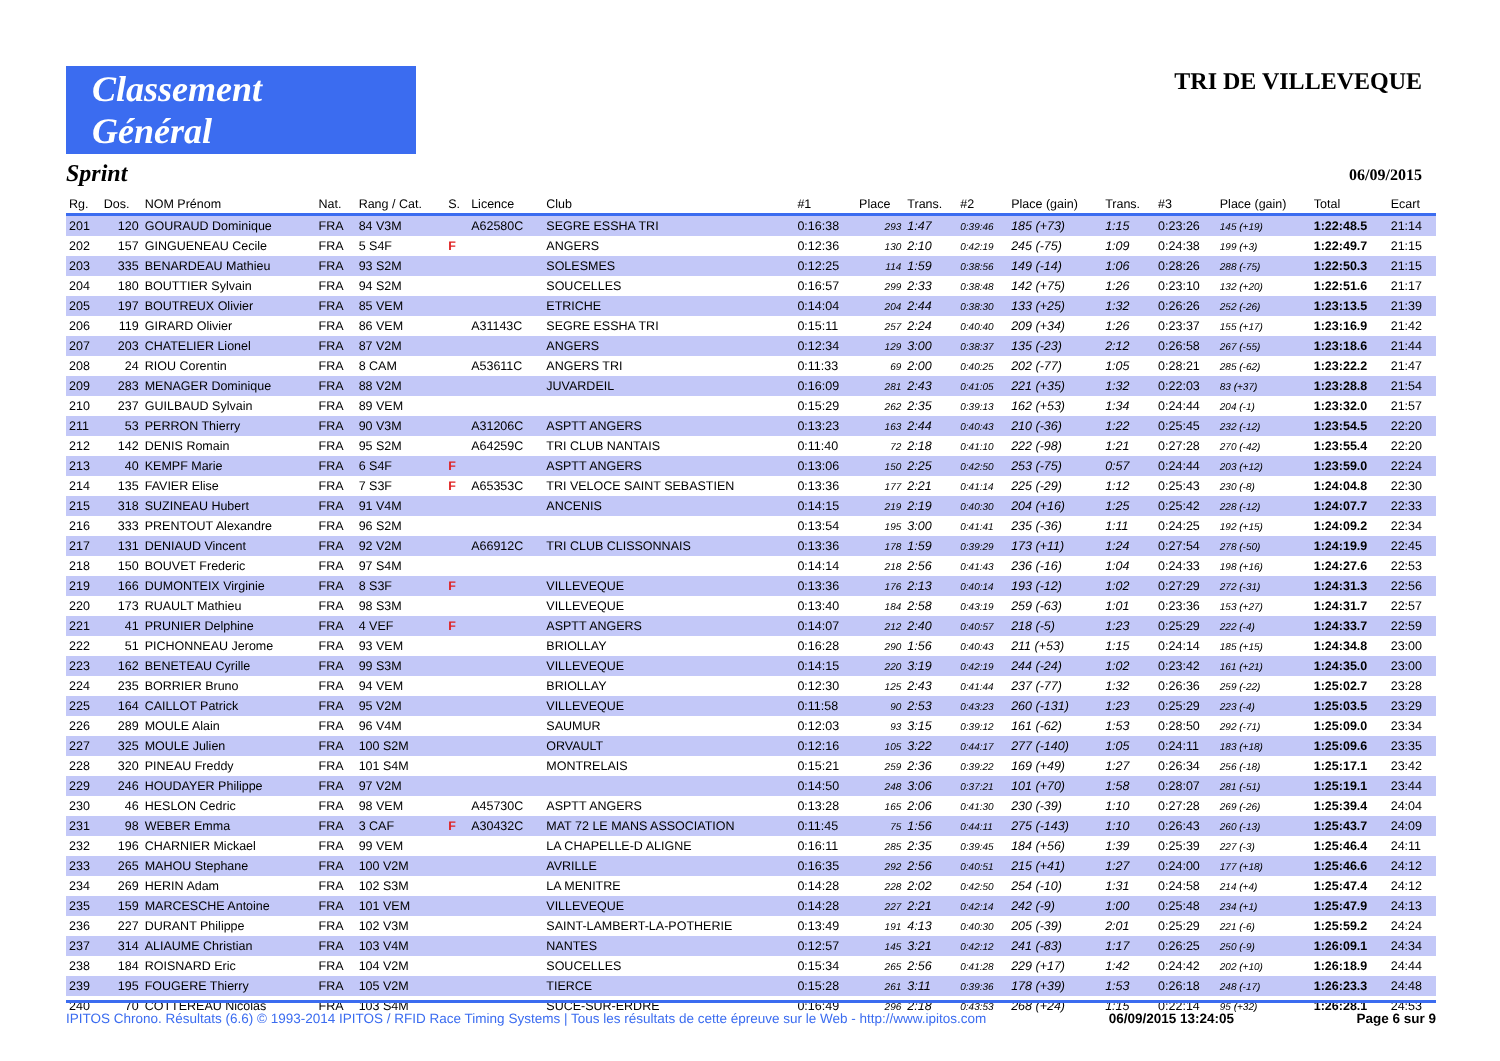Classement Général
TRI DE VILLEVEQUE
Sprint
06/09/2015
| Rg. | Dos. | NOM Prénom | Nat. | Rang / Cat. | S. | Licence | Club | #1 | Place | Trans. | #2 | Place (gain) | Trans. | #3 | Place (gain) | Total | Ecart |
| --- | --- | --- | --- | --- | --- | --- | --- | --- | --- | --- | --- | --- | --- | --- | --- | --- | --- |
| 201 | 120 | GOURAUD Dominique | FRA | 84 V3M | | A62580C | SEGRE ESSHA TRI | 0:16:38 | 293 | 1:47 | 0:39:46 | 185 (+73) | 1:15 | 0:23:26 | 145 (+19) | 1:22:48.5 | 21:14 |
| 202 | 157 | GINGUENEAU Cecile | FRA | 5 S4F | F | | ANGERS | 0:12:36 | 130 | 2:10 | 0:42:19 | 245 (-75) | 1:09 | 0:24:38 | 199 (+3) | 1:22:49.7 | 21:15 |
| 203 | 335 | BENARDEAU Mathieu | FRA | 93 S2M | | | SOLESMES | 0:12:25 | 114 | 1:59 | 0:38:56 | 149 (-14) | 1:06 | 0:28:26 | 288 (-75) | 1:22:50.3 | 21:15 |
| 204 | 180 | BOUTTIER Sylvain | FRA | 94 S2M | | | SOUCELLES | 0:16:57 | 299 | 2:33 | 0:38:48 | 142 (+75) | 1:26 | 0:23:10 | 132 (+20) | 1:22:51.6 | 21:17 |
| 205 | 197 | BOUTREUX Olivier | FRA | 85 VEM | | | ETRICHE | 0:14:04 | 204 | 2:44 | 0:38:30 | 133 (+25) | 1:32 | 0:26:26 | 252 (-26) | 1:23:13.5 | 21:39 |
| 206 | 119 | GIRARD Olivier | FRA | 86 VEM | | A31143C | SEGRE ESSHA TRI | 0:15:11 | 257 | 2:24 | 0:40:40 | 209 (+34) | 1:26 | 0:23:37 | 155 (+17) | 1:23:16.9 | 21:42 |
| 207 | 203 | CHATELIER Lionel | FRA | 87 V2M | | | ANGERS | 0:12:34 | 129 | 3:00 | 0:38:37 | 135 (-23) | 2:12 | 0:26:58 | 267 (-55) | 1:23:18.6 | 21:44 |
| 208 | 24 | RIOU Corentin | FRA | 8 CAM | | A53611C | ANGERS TRI | 0:11:33 | 69 | 2:00 | 0:40:25 | 202 (-77) | 1:05 | 0:28:21 | 285 (-62) | 1:23:22.2 | 21:47 |
| 209 | 283 | MENAGER Dominique | FRA | 88 V2M | | | JUVARDEIL | 0:16:09 | 281 | 2:43 | 0:41:05 | 221 (+35) | 1:32 | 0:22:03 | 83 (+37) | 1:23:28.8 | 21:54 |
| 210 | 237 | GUILBAUD Sylvain | FRA | 89 VEM | | | | 0:15:29 | 262 | 2:35 | 0:39:13 | 162 (+53) | 1:34 | 0:24:44 | 204 (-1) | 1:23:32.0 | 21:57 |
| 211 | 53 | PERRON Thierry | FRA | 90 V3M | | A31206C | ASPTT ANGERS | 0:13:23 | 163 | 2:44 | 0:40:43 | 210 (-36) | 1:22 | 0:25:45 | 232 (-12) | 1:23:54.5 | 22:20 |
| 212 | 142 | DENIS Romain | FRA | 95 S2M | | A64259C | TRI CLUB NANTAIS | 0:11:40 | 72 | 2:18 | 0:41:10 | 222 (-98) | 1:21 | 0:27:28 | 270 (-42) | 1:23:55.4 | 22:20 |
| 213 | 40 | KEMPF Marie | FRA | 6 S4F | F | | ASPTT ANGERS | 0:13:06 | 150 | 2:25 | 0:42:50 | 253 (-75) | 0:57 | 0:24:44 | 203 (+12) | 1:23:59.0 | 22:24 |
| 214 | 135 | FAVIER Elise | FRA | 7 S3F | F | A65353C | TRI VELOCE SAINT SEBASTIEN | 0:13:36 | 177 | 2:21 | 0:41:14 | 225 (-29) | 1:12 | 0:25:43 | 230 (-8) | 1:24:04.8 | 22:30 |
| 215 | 318 | SUZINEAU Hubert | FRA | 91 V4M | | | ANCENIS | 0:14:15 | 219 | 2:19 | 0:40:30 | 204 (+16) | 1:25 | 0:25:42 | 228 (-12) | 1:24:07.7 | 22:33 |
| 216 | 333 | PRENTOUT Alexandre | FRA | 96 S2M | | | | 0:13:54 | 195 | 3:00 | 0:41:41 | 235 (-36) | 1:11 | 0:24:25 | 192 (+15) | 1:24:09.2 | 22:34 |
| 217 | 131 | DENIAUD Vincent | FRA | 92 V2M | | A66912C | TRI CLUB CLISSONNAIS | 0:13:36 | 178 | 1:59 | 0:39:29 | 173 (+11) | 1:24 | 0:27:54 | 278 (-50) | 1:24:19.9 | 22:45 |
| 218 | 150 | BOUVET Frederic | FRA | 97 S4M | | | | 0:14:14 | 218 | 2:56 | 0:41:43 | 236 (-16) | 1:04 | 0:24:33 | 198 (+16) | 1:24:27.6 | 22:53 |
| 219 | 166 | DUMONTEIX Virginie | FRA | 8 S3F | F | | VILLEVEQUE | 0:13:36 | 176 | 2:13 | 0:40:14 | 193 (-12) | 1:02 | 0:27:29 | 272 (-31) | 1:24:31.3 | 22:56 |
| 220 | 173 | RUAULT Mathieu | FRA | 98 S3M | | | VILLEVEQUE | 0:13:40 | 184 | 2:58 | 0:43:19 | 259 (-63) | 1:01 | 0:23:36 | 153 (+27) | 1:24:31.7 | 22:57 |
| 221 | 41 | PRUNIER Delphine | FRA | 4 VEF | F | | ASPTT ANGERS | 0:14:07 | 212 | 2:40 | 0:40:57 | 218 (-5) | 1:23 | 0:25:29 | 222 (-4) | 1:24:33.7 | 22:59 |
| 222 | 51 | PICHONNEAU Jerome | FRA | 93 VEM | | | BRIOLLAY | 0:16:28 | 290 | 1:56 | 0:40:43 | 211 (+53) | 1:15 | 0:24:14 | 185 (+15) | 1:24:34.8 | 23:00 |
| 223 | 162 | BENETEAU Cyrille | FRA | 99 S3M | | | VILLEVEQUE | 0:14:15 | 220 | 3:19 | 0:42:19 | 244 (-24) | 1:02 | 0:23:42 | 161 (+21) | 1:24:35.0 | 23:00 |
| 224 | 235 | BORRIER Bruno | FRA | 94 VEM | | | BRIOLLAY | 0:12:30 | 125 | 2:43 | 0:41:44 | 237 (-77) | 1:32 | 0:26:36 | 259 (-22) | 1:25:02.7 | 23:28 |
| 225 | 164 | CAILLOT Patrick | FRA | 95 V2M | | | VILLEVEQUE | 0:11:58 | 90 | 2:53 | 0:43:23 | 260 (-131) | 1:23 | 0:25:29 | 223 (-4) | 1:25:03.5 | 23:29 |
| 226 | 289 | MOULE Alain | FRA | 96 V4M | | | SAUMUR | 0:12:03 | 93 | 3:15 | 0:39:12 | 161 (-62) | 1:53 | 0:28:50 | 292 (-71) | 1:25:09.0 | 23:34 |
| 227 | 325 | MOULE Julien | FRA | 100 S2M | | | ORVAULT | 0:12:16 | 105 | 3:22 | 0:44:17 | 277 (-140) | 1:05 | 0:24:11 | 183 (+18) | 1:25:09.6 | 23:35 |
| 228 | 320 | PINEAU Freddy | FRA | 101 S4M | | | MONTRELAIS | 0:15:21 | 259 | 2:36 | 0:39:22 | 169 (+49) | 1:27 | 0:26:34 | 256 (-18) | 1:25:17.1 | 23:42 |
| 229 | 246 | HOUDAYER Philippe | FRA | 97 V2M | | | | 0:14:50 | 248 | 3:06 | 0:37:21 | 101 (+70) | 1:58 | 0:28:07 | 281 (-51) | 1:25:19.1 | 23:44 |
| 230 | 46 | HESLON Cedric | FRA | 98 VEM | | A45730C | ASPTT ANGERS | 0:13:28 | 165 | 2:06 | 0:41:30 | 230 (-39) | 1:10 | 0:27:28 | 269 (-26) | 1:25:39.4 | 24:04 |
| 231 | 98 | WEBER Emma | FRA | 3 CAF | F | A30432C | MAT 72 LE MANS ASSOCIATION | 0:11:45 | 75 | 1:56 | 0:44:11 | 275 (-143) | 1:10 | 0:26:43 | 260 (-13) | 1:25:43.7 | 24:09 |
| 232 | 196 | CHARNIER Mickael | FRA | 99 VEM | | | LA CHAPELLE-D ALIGNE | 0:16:11 | 285 | 2:35 | 0:39:45 | 184 (+56) | 1:39 | 0:25:39 | 227 (-3) | 1:25:46.4 | 24:11 |
| 233 | 265 | MAHOU Stephane | FRA | 100 V2M | | | AVRILLE | 0:16:35 | 292 | 2:56 | 0:40:51 | 215 (+41) | 1:27 | 0:24:00 | 177 (+18) | 1:25:46.6 | 24:12 |
| 234 | 269 | HERIN Adam | FRA | 102 S3M | | | LA MENITRE | 0:14:28 | 228 | 2:02 | 0:42:50 | 254 (-10) | 1:31 | 0:24:58 | 214 (+4) | 1:25:47.4 | 24:12 |
| 235 | 159 | MARCESCHE Antoine | FRA | 101 VEM | | | VILLEVEQUE | 0:14:28 | 227 | 2:21 | 0:42:14 | 242 (-9) | 1:00 | 0:25:48 | 234 (+1) | 1:25:47.9 | 24:13 |
| 236 | 227 | DURANT Philippe | FRA | 102 V3M | | | SAINT-LAMBERT-LA-POTHERIE | 0:13:49 | 191 | 4:13 | 0:40:30 | 205 (-39) | 2:01 | 0:25:29 | 221 (-6) | 1:25:59.2 | 24:24 |
| 237 | 314 | ALIAUME Christian | FRA | 103 V4M | | | NANTES | 0:12:57 | 145 | 3:21 | 0:42:12 | 241 (-83) | 1:17 | 0:26:25 | 250 (-9) | 1:26:09.1 | 24:34 |
| 238 | 184 | ROISNARD Eric | FRA | 104 V2M | | | SOUCELLES | 0:15:34 | 265 | 2:56 | 0:41:28 | 229 (+17) | 1:42 | 0:24:42 | 202 (+10) | 1:26:18.9 | 24:44 |
| 239 | 195 | FOUGERE Thierry | FRA | 105 V2M | | | TIERCE | 0:15:28 | 261 | 3:11 | 0:39:36 | 178 (+39) | 1:53 | 0:26:18 | 248 (-17) | 1:26:23.3 | 24:48 |
| 240 | 70 | COTTEREAU Nicolas | FRA | 103 S4M | | | SUCE-SUR-ERDRE | 0:16:49 | 296 | 2:18 | 0:43:53 | 268 (+24) | 1:15 | 0:22:14 | 95 (+32) | 1:26:28.1 | 24:53 |
IPITOS Chrono. Résultats (6.6) © 1993-2014 IPITOS / RFID Race Timing Systems | Tous les résultats de cette épreuve sur le Web - http://www.ipitos.com 06/09/2015 13:24:05 Page 6 sur 9